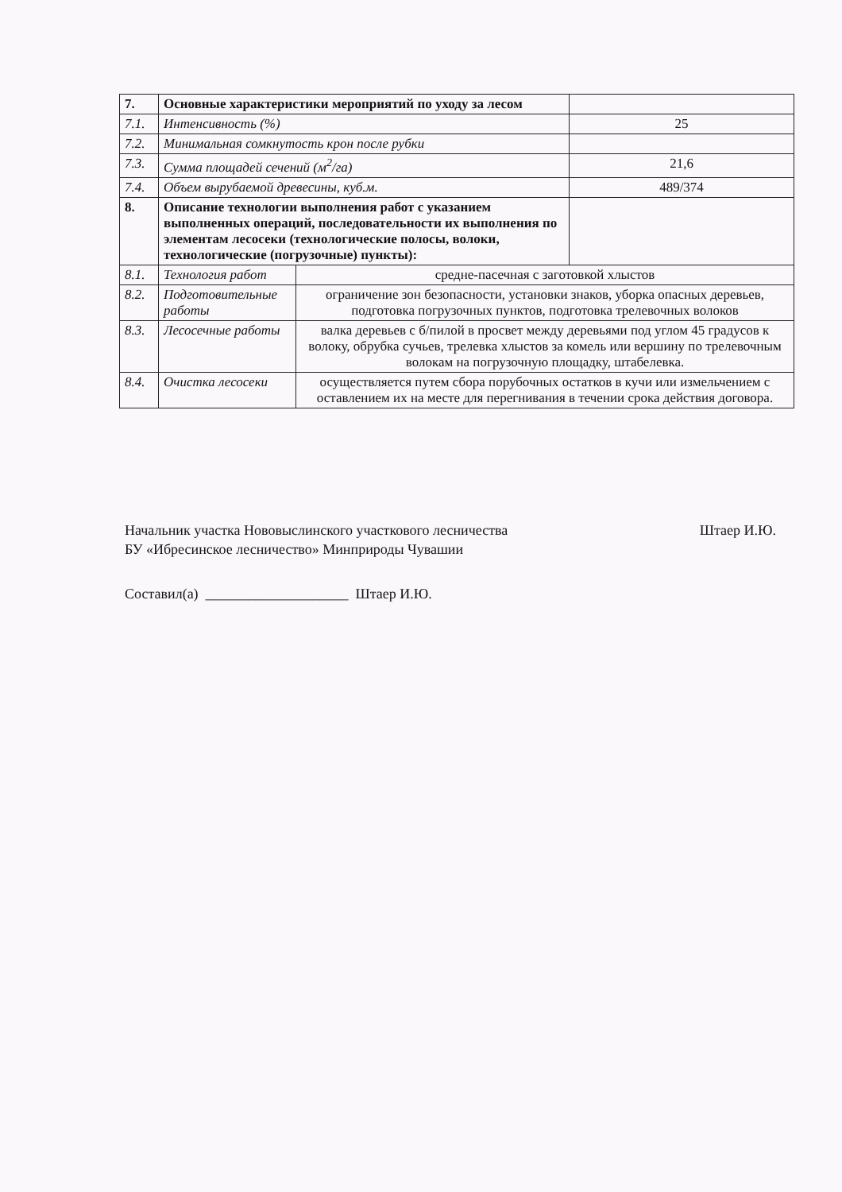| 7. | Основные характеристики мероприятий по уходу за лесом | | |
| 7.1. | Интенсивность (%) | | 25 |
| 7.2. | Минимальная сомкнутость крон после рубки | | |
| 7.3. | Сумма площадей сечений (м<sup>2</sup>/га) | | 21,6 |
| 7.4. | Объем вырубаемой древесины, куб.м. | | 489/374 |
| 8. | Описание технологии выполнения работ с указанием выполненных операций, последовательности их выполнения по элементам лесосеки (технологические полосы, волоки, технологические (погрузочные) пункты): | | |
| 8.1. | Технология работ | средне-пасечная с заготовкой хлыстов | |
| 8.2. | Подготовительные работы | ограничение зон безопасности, установки знаков, уборка опасных деревьев, подготовка погрузочных пунктов, подготовка трелевочных волоков | |
| 8.3. | Лесосечные работы | валка деревьев с б/пилой в просвет между деревьями под углом 45 градусов к волоку, обрубка сучьев, трелевка хлыстов за комель или вершину по трелевочным волокам на погрузочную площадку, штабелевка. | |
| 8.4. | Очистка лесосеки | осуществляется путем сбора порубочных остатков в кучи или измельчением с оставлением их на месте для перегнивания в течении срока действия договора. | |
Начальник участка Нововыслинского участкового лесничества
БУ «Ибресинское лесничество» Минприроды Чувашии Штаер И.Ю.
Составил(а) ____________________ Штаер И.Ю.